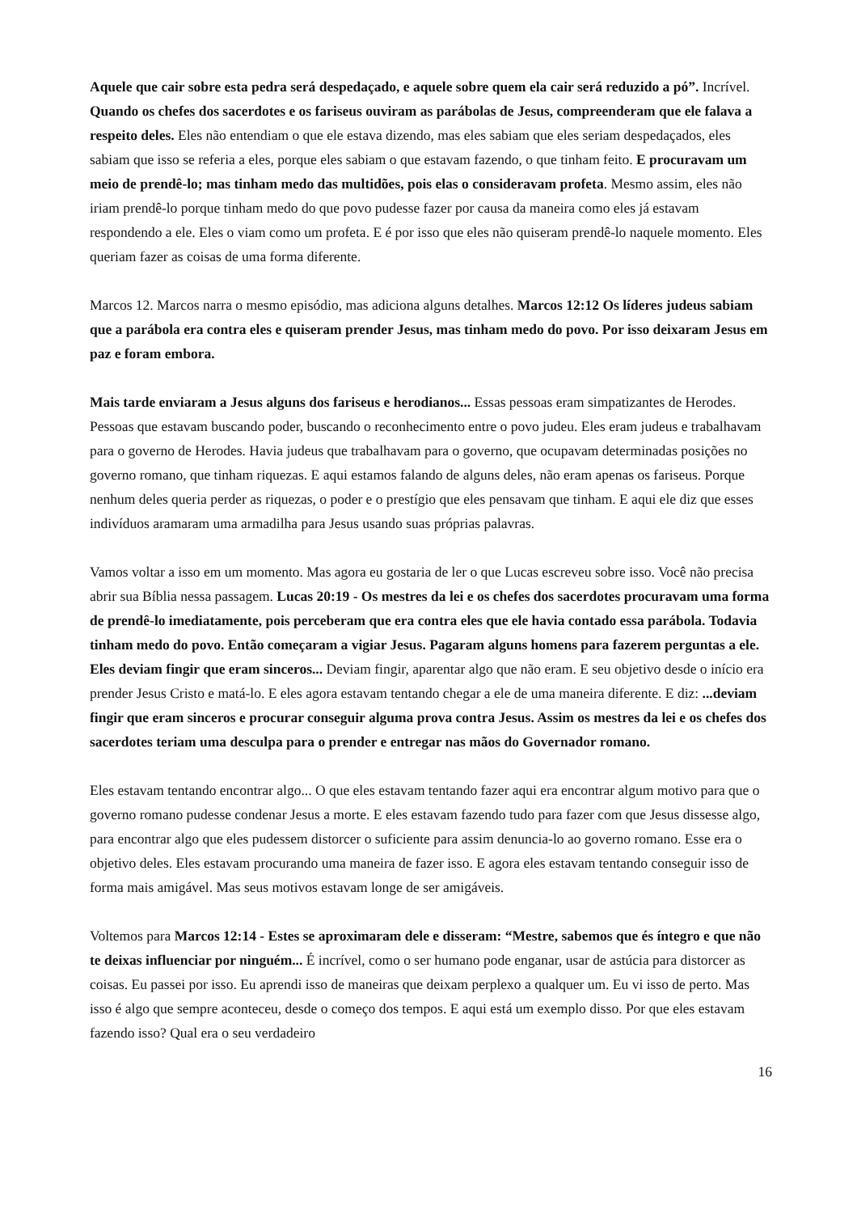Aquele que cair sobre esta pedra será despedaçado, e aquele sobre quem ela cair será reduzido a pó”. Incrível. Quando os chefes dos sacerdotes e os fariseus ouviram as parábolas de Jesus, compreenderam que ele falava a respeito deles. Eles não entendiam o que ele estava dizendo, mas eles sabiam que eles seriam despedaçados, eles sabiam que isso se referia a eles, porque eles sabiam o que estavam fazendo, o que tinham feito. E procuravam um meio de prendê-lo; mas tinham medo das multidões, pois elas o consideravam profeta. Mesmo assim, eles não iriam prendê-lo porque tinham medo do que povo pudesse fazer por causa da maneira como eles já estavam respondendo a ele. Eles o viam como um profeta. E é por isso que eles não quiseram prendê-lo naquele momento. Eles queriam fazer as coisas de uma forma diferente.
Marcos 12. Marcos narra o mesmo episódio, mas adiciona alguns detalhes. Marcos 12:12 Os líderes judeus sabiam que a parábola era contra eles e quiseram prender Jesus, mas tinham medo do povo. Por isso deixaram Jesus em paz e foram embora.
Mais tarde enviaram a Jesus alguns dos fariseus e herodianos... Essas pessoas eram simpatizantes de Herodes. Pessoas que estavam buscando poder, buscando o reconhecimento entre o povo judeu. Eles eram judeus e trabalhavam para o governo de Herodes. Havia judeus que trabalhavam para o governo, que ocupavam determinadas posições no governo romano, que tinham riquezas. E aqui estamos falando de alguns deles, não eram apenas os fariseus. Porque nenhum deles queria perder as riquezas, o poder e o prestígio que eles pensavam que tinham. E aqui ele diz que esses indivíduos aramaram uma armadilha para Jesus usando suas próprias palavras.
Vamos voltar a isso em um momento. Mas agora eu gostaria de ler o que Lucas escreveu sobre isso. Você não precisa abrir sua Bíblia nessa passagem. Lucas 20:19 - Os mestres da lei e os chefes dos sacerdotes procuravam uma forma de prendê-lo imediatamente, pois perceberam que era contra eles que ele havia contado essa parábola. Todavia tinham medo do povo. Então começaram a vigiar Jesus. Pagaram alguns homens para fazerem perguntas a ele. Eles deviam fingir que eram sinceros... Deviam fingir, aparentar algo que não eram. E seu objetivo desde o início era prender Jesus Cristo e matá-lo. E eles agora estavam tentando chegar a ele de uma maneira diferente. E diz: ...deviam fingir que eram sinceros e procurar conseguir alguma prova contra Jesus. Assim os mestres da lei e os chefes dos sacerdotes teriam uma desculpa para o prender e entregar nas mãos do Governador romano.
Eles estavam tentando encontrar algo... O que eles estavam tentando fazer aqui era encontrar algum motivo para que o governo romano pudesse condenar Jesus a morte. E eles estavam fazendo tudo para fazer com que Jesus dissesse algo, para encontrar algo que eles pudessem distorcer o suficiente para assim denuncia-lo ao governo romano. Esse era o objetivo deles. Eles estavam procurando uma maneira de fazer isso. E agora eles estavam tentando conseguir isso de forma mais amigável. Mas seus motivos estavam longe de ser amigáveis.
Voltemos para Marcos 12:14 - Estes se aproximaram dele e disseram: “Mestre, sabemos que és íntegro e que não te deixas influenciar por ninguém... É incrível, como o ser humano pode enganar, usar de astúcia para distorcer as coisas. Eu passei por isso. Eu aprendi isso de maneiras que deixam perplexo a qualquer um. Eu vi isso de perto. Mas isso é algo que sempre aconteceu, desde o começo dos tempos. E aqui está um exemplo disso. Por que eles estavam fazendo isso? Qual era o seu verdadeiro
16